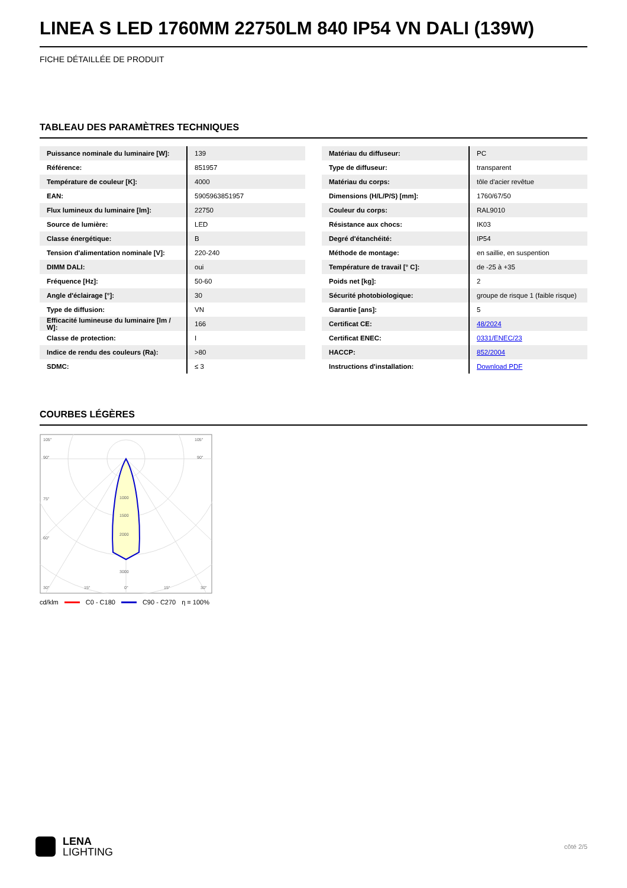LINEA S LED 1760MM 22750LM 840 IP54 VN DALI (139W)
FICHE DÉTAILLÉE DE PRODUIT
TABLEAU DES PARAMÈTRES TECHNIQUES
| Puissance nominale du luminaire [W]: | 139 |
| Référence: | 851957 |
| Température de couleur [K]: | 4000 |
| EAN: | 5905963851957 |
| Flux lumineux du luminaire [lm]: | 22750 |
| Source de lumière: | LED |
| Classe énergétique: | B |
| Tension d'alimentation nominale [V]: | 220-240 |
| DIMM DALI: | oui |
| Fréquence [Hz]: | 50-60 |
| Angle d'éclairage [°]: | 30 |
| Type de diffusion: | VN |
| Efficacité lumineuse du luminaire [lm / W]: | 166 |
| Classe de protection: | I |
| Indice de rendu des couleurs (Ra): | >80 |
| SDMC: | ≤ 3 |
| Matériau du diffuseur: | PC |
| Type de diffuseur: | transparent |
| Matériau du corps: | tôle d'acier revêtue |
| Dimensions (H/L/P/S) [mm]: | 1760/67/50 |
| Couleur du corps: | RAL9010 |
| Résistance aux chocs: | IK03 |
| Degré d'étanchéité: | IP54 |
| Méthode de montage: | en saillie, en suspention |
| Température de travail [° C]: | de -25 à +35 |
| Poids net [kg]: | 2 |
| Sécurité photobiologique: | groupe de risque 1 (faible risque) |
| Garantie [ans]: | 5 |
| Certificat CE: | 48/2024 |
| Certificat ENEC: | 0331/ENEC/23 |
| HACCP: | 852/2004 |
| Instructions d'installation: | Download PDF |
COURBES LÉGÈRES
105°
105°
90°
90°
75°
60°
1000
1500
2000
3000
30°
15°
0°
15°
30°
cd/klm C0 - C180 C90 - C270 η = 100%
LENA
LIGHTING
côté 2/5